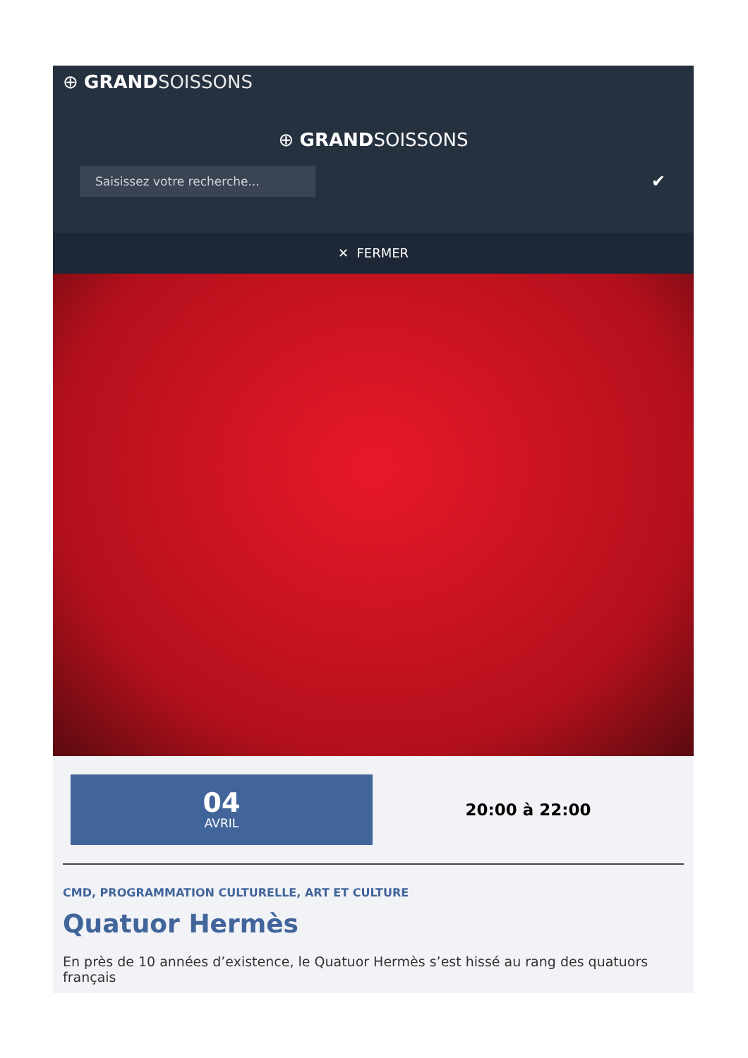⊕ GRAND SOISSONS
⊕ GRAND SOISSONS
Saisissez votre recherche...
✔
✕ FERMER
04
AVRIL
20:00 à 22:00
CMD, PROGRAMMATION CULTURELLE, ART ET CULTURE
Quatuor Hermès
En près de 10 années d’existence, le Quatuor Hermès s’est hissé au rang des quatuors français